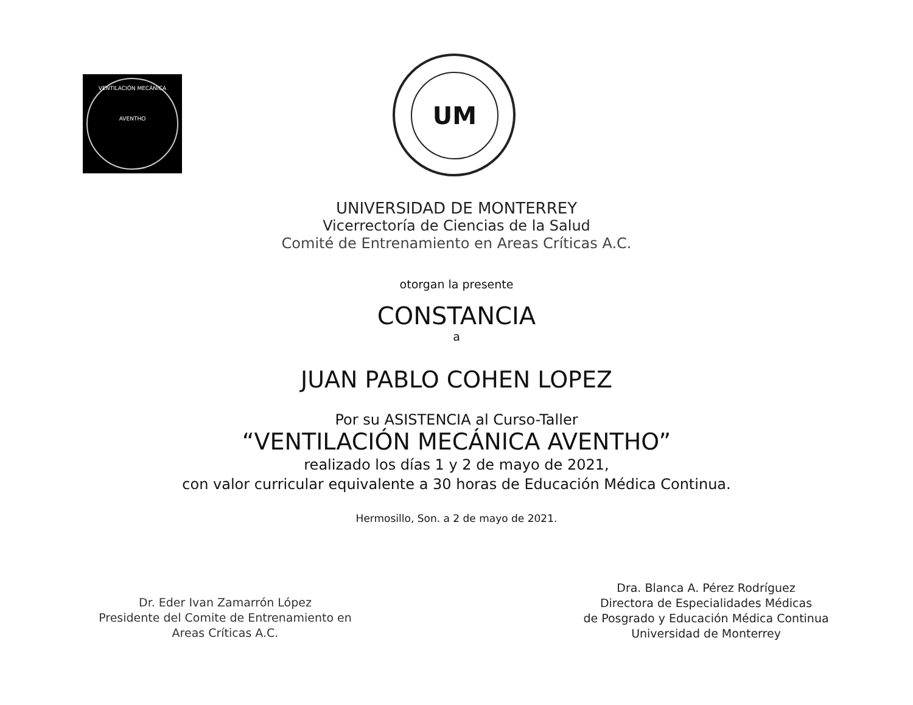VENTILACIÓN MECÁNICA
AVENTHO
UM
UNIVERSIDAD DE MONTERREY
Vicerrectoría de Ciencias de la Salud
Comité de Entrenamiento en Areas Críticas A.C.
otorgan la presente
CONSTANCIA
a
JUAN PABLO COHEN LOPEZ
Por su ASISTENCIA al Curso-Taller
“VENTILACIÓN MECÁNICA AVENTHO”
realizado los días 1 y 2 de mayo de 2021,
con valor curricular equivalente a 30 horas de Educación Médica Continua.
Hermosillo, Son. a 2 de mayo de 2021.
Dr. Eder Ivan Zamarrón López
Presidente del Comite de Entrenamiento en
Areas Críticas A.C.
Dra. Blanca A. Pérez Rodríguez
Directora de Especialidades Médicas
de Posgrado y Educación Médica Continua
Universidad de Monterrey